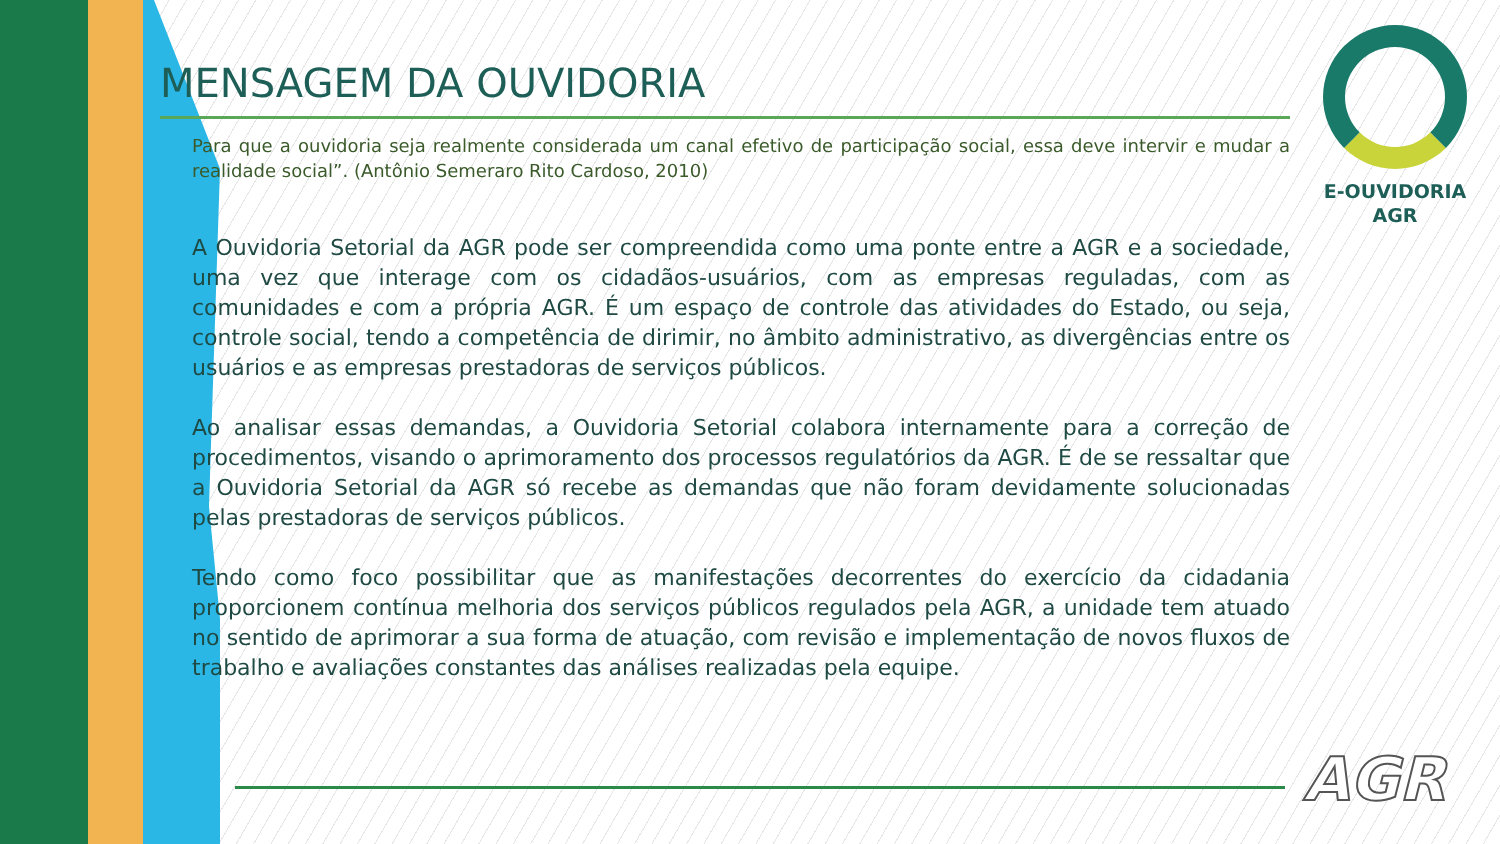MENSAGEM DA OUVIDORIA
Para que a ouvidoria seja realmente considerada um canal efetivo de participação social, essa deve intervir e mudar a realidade social”. (Antônio Semeraro Rito Cardoso, 2010)
A Ouvidoria Setorial da AGR pode ser compreendida como uma ponte entre a AGR e a sociedade, uma vez que interage com os cidadãos-usuários, com as empresas reguladas, com as comunidades e com a própria AGR. É um espaço de controle das atividades do Estado, ou seja, controle social, tendo a competência de dirimir, no âmbito administrativo, as divergências entre os usuários e as empresas prestadoras de serviços públicos.
Ao analisar essas demandas, a Ouvidoria Setorial colabora internamente para a correção de procedimentos, visando o aprimoramento dos processos regulatórios da AGR. É de se ressaltar que a Ouvidoria Setorial da AGR só recebe as demandas que não foram devidamente solucionadas pelas prestadoras de serviços públicos.
Tendo como foco possibilitar que as manifestações decorrentes do exercício da cidadania proporcionem contínua melhoria dos serviços públicos regulados pela AGR, a unidade tem atuado no sentido de aprimorar a sua forma de atuação, com revisão e implementação de novos fluxos de trabalho e avaliações constantes das análises realizadas pela equipe.
E-OUVIDORIA
AGR
AGR